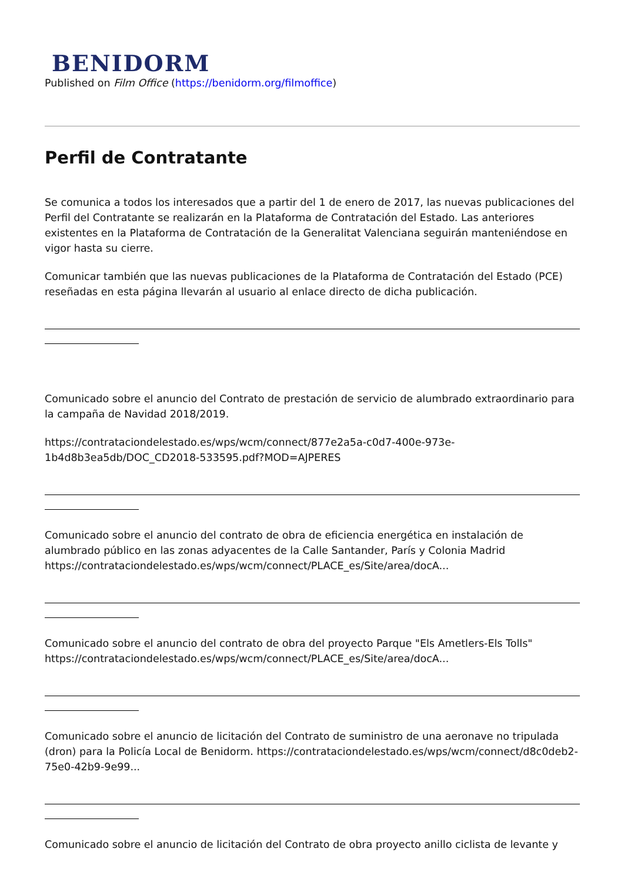BENIDORM
Published on Film Office (https://benidorm.org/filmoffice)
Perfil de Contratante
Se comunica a todos los interesados que a partir del 1 de enero de 2017, las nuevas publicaciones del Perfil del Contratante se realizarán en la Plataforma de Contratación del Estado. Las anteriores existentes en la Plataforma de Contratación de la Generalitat Valenciana seguirán manteniéndose en vigor hasta su cierre.
Comunicar también que las nuevas publicaciones de la Plataforma de Contratación del Estado (PCE) reseñadas en esta página llevarán al usuario al enlace directo de dicha publicación.
Comunicado sobre el anuncio del Contrato de prestación de servicio de alumbrado extraordinario para la campaña de Navidad 2018/2019.
https://contrataciondelestado.es/wps/wcm/connect/877e2a5a-c0d7-400e-973e-1b4d8b3ea5db/DOC_CD2018-533595.pdf?MOD=AJPERES
Comunicado sobre el anuncio del contrato de obra de eficiencia energética en instalación de alumbrado público en las zonas adyacentes de la Calle Santander, París y Colonia Madrid https://contrataciondelestado.es/wps/wcm/connect/PLACE_es/Site/area/docA...
Comunicado sobre el anuncio del contrato de obra del proyecto Parque "Els Ametlers-Els Tolls" https://contrataciondelestado.es/wps/wcm/connect/PLACE_es/Site/area/docA...
Comunicado sobre el anuncio de licitación del Contrato de suministro de una aeronave no tripulada (dron) para la Policía Local de Benidorm. https://contrataciondelestado.es/wps/wcm/connect/d8c0deb2-75e0-42b9-9e99...
Comunicado sobre el anuncio de licitación del Contrato de obra proyecto anillo ciclista de levante y